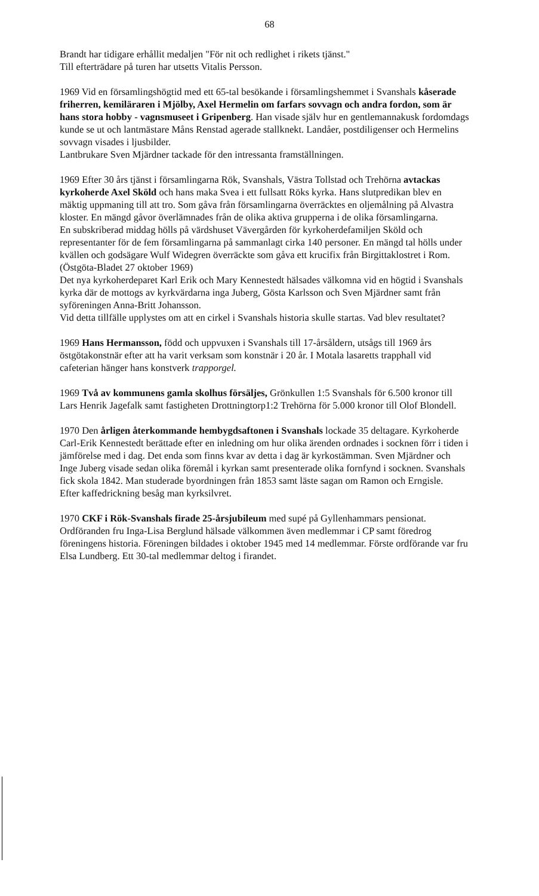68
Brandt har tidigare erhållit medaljen "För nit och redlighet i rikets tjänst."
Till efterträdare på turen har utsetts Vitalis Persson.
1969 Vid en församlingshögtid med ett 65-tal besökande i församlingshemmet i Svanshals kåserade friherren, kemiläraren i Mjölby, Axel Hermelin om farfars sovvagn och andra fordon, som är hans stora hobby - vagnsmuseet i Gripenberg. Han visade själv hur en gentlemannakusk fordomdags kunde se ut och lantmästare Måns Renstad agerade stallknekt. Landåer, postdiligenser och Hermelins sovvagn visades i ljusbilder.
Lantbrukare Sven Mjärdner tackade för den intressanta framställningen.
1969 Efter 30 års tjänst i församlingarna Rök, Svanshals, Västra Tollstad och Trehörna avtackas kyrkoherde Axel Sköld och hans maka Svea i ett fullsatt Röks kyrka. Hans slutpredikan blev en mäktig uppmaning till att tro. Som gåva från församlingarna överräcktes en oljemålning på Alvastra kloster. En mängd gåvor överlämnades från de olika aktiva grupperna i de olika församlingarna.
En subskriberad middag hölls på värdshuset Vävergården för kyrkoherdefamiljen Sköld och representanter för de fem församlingarna på sammanlagt cirka 140 personer. En mängd tal hölls under kvällen och godsägare Wulf Widegren överräckte som gåva ett krucifix från Birgittaklostret i Rom.
(Östgöta-Bladet 27 oktober 1969)
Det nya kyrkoherdeparet Karl Erik och Mary Kennestedt hälsades välkomna vid en högtid i Svanshals kyrka där de mottogs av kyrkvärdarna inga Juberg, Gösta Karlsson och Sven Mjärdner samt från syföreningen Anna-Britt Johansson.
Vid detta tillfälle upplystes om att en cirkel i Svanshals historia skulle startas. Vad blev resultatet?
1969 Hans Hermansson, född och uppvuxen i Svanshals till 17-årsåldern, utsågs till 1969 års östgötakonstnär efter att ha varit verksam som konstnär i 20 år. I Motala lasaretts trapphall vid cafeterian hänger hans konstverk trapporgel.
1969 Två av kommunens gamla skolhus försäljes, Grönkullen 1:5 Svanshals för 6.500 kronor till Lars Henrik Jagefalk samt fastigheten Drottningtorp1:2 Trehörna för 5.000 kronor till Olof Blondell.
1970 Den årligen återkommande hembygdsaftonen i Svanshals lockade 35 deltagare. Kyrkoherde Carl-Erik Kennestedt berättade efter en inledning om hur olika ärenden ordnades i socknen förr i tiden i jämförelse med i dag. Det enda som finns kvar av detta i dag är kyrkostämman. Sven Mjärdner och Inge Juberg visade sedan olika föremål i kyrkan samt presenterade olika fornfynd i socknen. Svanshals fick skola 1842. Man studerade byordningen från 1853 samt läste sagan om Ramon och Erngisle.
Efter kaffedrickning besåg man kyrksilvret.
1970 CKF i Rök-Svanshals firade 25-årsjubileum med supé på Gyllenhammars pensionat. Ordföranden fru Inga-Lisa Berglund hälsade välkommen även medlemmar i CP samt föredrog föreningens historia. Föreningen bildades i oktober 1945 med 14 medlemmar. Förste ordförande var fru Elsa Lundberg. Ett 30-tal medlemmar deltog i firandet.